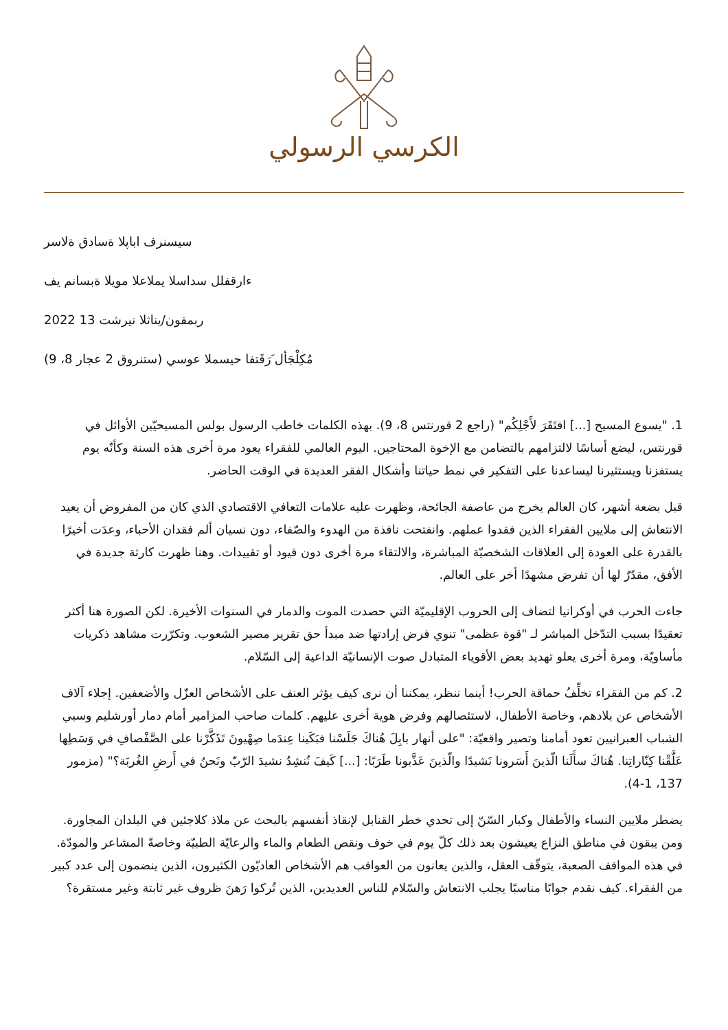الكرسي الرسولي
سيسنرف اباپلا ةسادق ةلاسر
ءارقفلل سداسلا يملاعلا مويلا ةبسانم يف
2022 ربمفون/يناثلا نيرشت 13
(9 ،8 ستنروق 2 عجار) مُكِلْجَأل َرَقَتفا حيسملا عوسي
1. "يسوع المسيح [...] افتَقَرَ لأَجْلِكُم" (راجع 2 قورنتس 8، 9). بهذه الكلمات خاطب الرسول بولس المسيحيّين الأوائل في قورنتس، ليضع أساسًا لالتزامهم بالتضامن مع الإخوة المحتاجين. اليوم العالمي للفقراء يعود مرة أخرى هذه السنة وكأنّه يوم يستفزنا ويستثيرنا ليساعدنا على التفكير في نمط حياتنا وأشكال الفقر العديدة في الوقت الحاضر.
قبل بضعة أشهر، كان العالم يخرج من عاصفة الجائحة، وظهرت عليه علامات التعافي الاقتصادي الذي كان من المفروض أن يعيد الانتعاش إلى ملايين الفقراء الذين فقدوا عملهم. وانفتحت نافذة من الهدوء والصّفاء، دون نسيان ألم فقدان الأحباء، وعدَت أخيرًا بالقدرة على العودة إلى العلاقات الشخصيّة المباشرة، والالتقاء مرة أخرى دون قيود أو تقييدات. وهنا ظهرت كارثة جديدة في الأفق، مقدّرٌ لها أن تفرض مشهدًا أخر على العالم.
جاءت الحرب في أوكرانيا لتضاف إلى الحروب الإقليميّة التي حصدت الموت والدمار في السنوات الأخيرة. لكن الصورة هنا أكثر تعقيدًا بسبب التدّخل المباشر لـ "قوة عظمى" تنوي فرض إرادتها ضد مبدأ حق تقرير مصير الشعوب. وتكرّرت مشاهد ذكريات مأساويّة، ومرة أخرى يعلو تهديد بعض الأقوياء المتبادل صوت الإنسانيّة الداعية إلى السّلام.
2. كم من الفقراء تخلِّفُ حماقة الحرب! أينما ننظر، يمكننا أن نرى كيف يؤثر العنف على الأشخاص العزّل والأضعفين. إجلاء آلاف الأشخاص عن بلادهم، وخاصة الأطفال، لاستئصالهم وفرض هوية أخرى عليهم. كلمات صاحب المزامير أمام دمار أورشليم وسبي الشباب العبرانيين تعود أمامنا وتصير واقعيّة: "على أنهار بابِلَ هُناكَ جَلَسْنا فبَكَينا عِندَما صِهْيونَ تَذَكَّرْنا على الصَّفْصافِ في وَسَطِها عَلَّقْنا كِنّاراتِنا. هُناكَ سأَلَنا الّذينَ أَسَرونا نَشيدًا والّذينَ عَذَّبونا طَرَبًا: [...] كَيفَ نُنشِدُ نشيدَ الرّبّ ونَحنُ في أَرضِ الغُربَة؟" (مزمور 137، 1-4).
يضطر ملايين النساء والأطفال وكبار السّنّ إلى تحدي خطر القنابل لإنقاذ أنفسهم بالبحث عن ملاذ كلاجئين في البلدان المجاورة. ومن يبقون في مناطق النزاع يعيشون بعد ذلك كلّ يوم في خوف ونقص الطعام والماء والرعايّة الطبيّة وخاصةً المشاعر والمودّة. في هذه المواقف الصعبة، يتوقّف العقل، والذين يعانون من العواقب هم الأشخاص العاديّون الكثيرون، الذين ينضمون إلى عدد كبير من الفقراء. كيف نقدم جوابًا مناسبًا يجلب الانتعاش والسّلام للناس العديدين، الذين تُركوا رَهنَ ظروف غير ثابتة وغير مستقرة؟